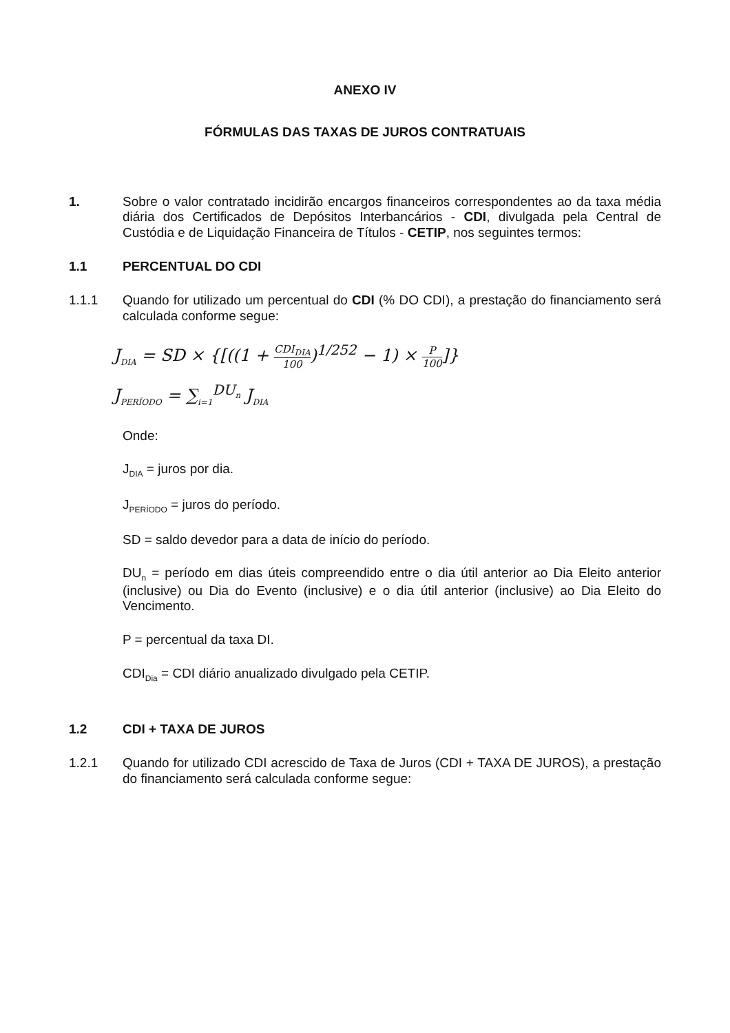ANEXO IV
FÓRMULAS DAS TAXAS DE JUROS CONTRATUAIS
1. Sobre o valor contratado incidirão encargos financeiros correspondentes ao da taxa média diária dos Certificados de Depósitos Interbancários - CDI, divulgada pela Central de Custódia e de Liquidação Financeira de Títulos - CETIP, nos seguintes termos:
1.1 PERCENTUAL DO CDI
1.1.1 Quando for utilizado um percentual do CDI (% DO CDI), a prestação do financiamento será calculada conforme segue:
J<sub>DIA</sub> = SD × {[((1 + CDI<sub>DIA</sub> 100)<sup>1/252</sup> − 1) × P 100]}
J<sub>PERÍODO</sub> = ∑<sub>i=1</sub><sup>DU<sub>n</sub></sup> J<sub>DIA</sub>
Onde:
J<sub>DIA</sub> = juros por dia.
J<sub>PERÍODO</sub> = juros do período.
SD = saldo devedor para a data de início do período.
DU<sub>n</sub> = período em dias úteis compreendido entre o dia útil anterior ao Dia Eleito anterior (inclusive) ou Dia do Evento (inclusive) e o dia útil anterior (inclusive) ao Dia Eleito do Vencimento.
P = percentual da taxa DI.
CDI<sub>Dia</sub> = CDI diário anualizado divulgado pela CETIP.
1.2 CDI + TAXA DE JUROS
1.2.1 Quando for utilizado CDI acrescido de Taxa de Juros (CDI + TAXA DE JUROS), a prestação do financiamento será calculada conforme segue: